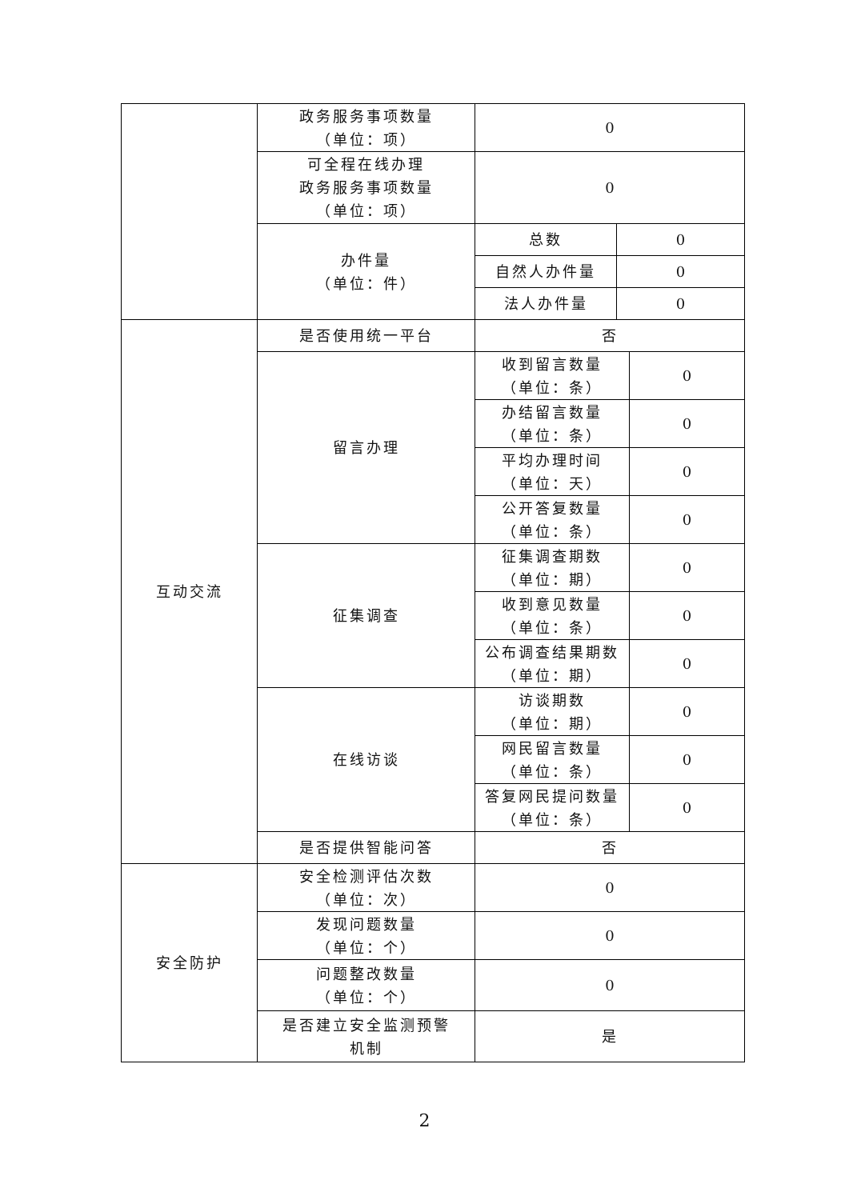| | 政务服务事项数量 （单位：项） | 0 | | |
| | 可全程在线办理 政务服务事项数量 （单位：项） | 0 | | |
| | 办件量 （单位：件） | 总数 | 0 | |
| | | 自然人办件量 | 0 | |
| | | 法人办件量 | 0 | |
| 互动交流 | 是否使用统一平台 | 否 | | |
| | 留言办理 | 收到留言数量 （单位：条） | | 0 |
| | | 办结留言数量 （单位：条） | | 0 |
| | | 平均办理时间 （单位：天） | | 0 |
| | | 公开答复数量 （单位：条） | | 0 |
| | 征集调查 | 征集调查期数 （单位：期） | | 0 |
| | | 收到意见数量 （单位：条） | | 0 |
| | | 公布调查结果期数 （单位：期） | | 0 |
| | 在线访谈 | 访谈期数 （单位：期） | | 0 |
| | | 网民留言数量 （单位：条） | | 0 |
| | | 答复网民提问数量 （单位：条） | | 0 |
| | 是否提供智能问答 | 否 | | |
| 安全防护 | 安全检测评估次数 （单位：次） | 0 | | |
| | 发现问题数量 （单位：个） | 0 | | |
| | 问题整改数量 （单位：个） | 0 | | |
| | 是否建立安全监测预警 机制 | 是 | | |
2